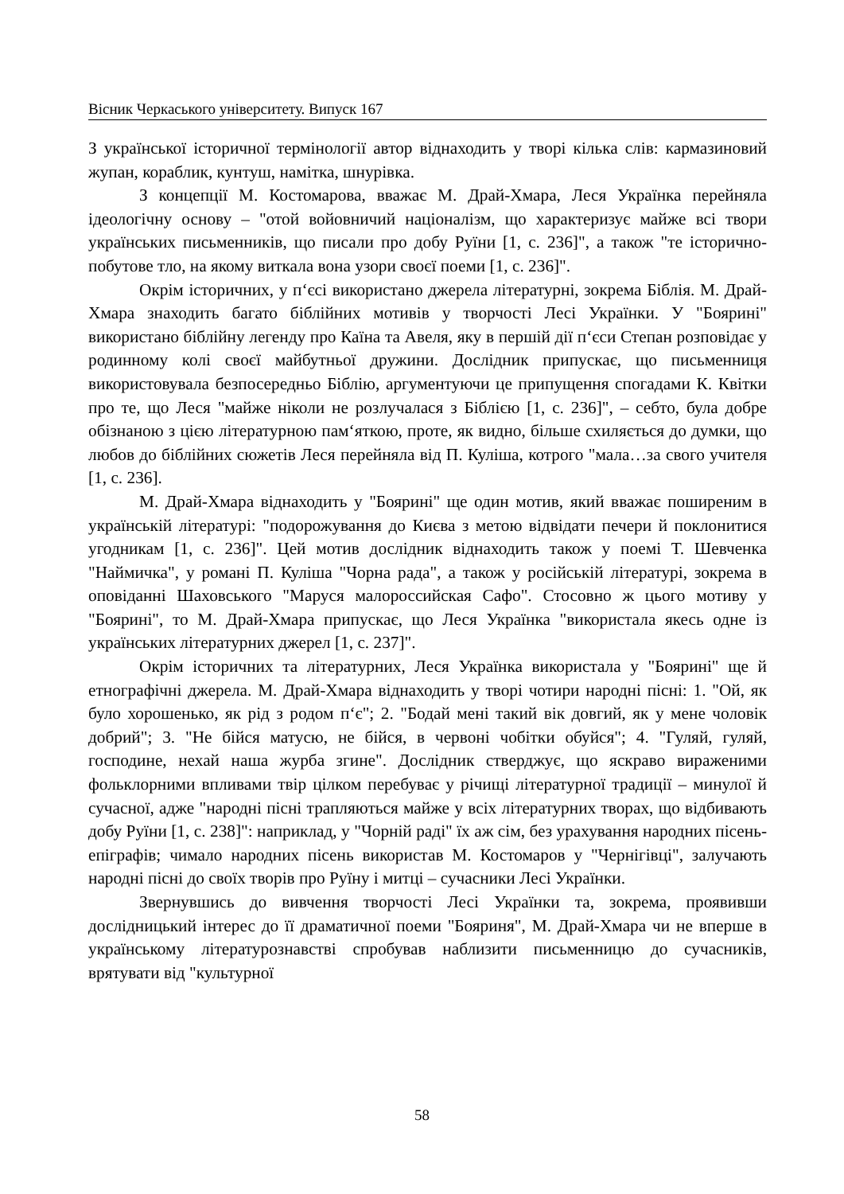Вісник Черкаського університету. Випуск 167
З української історичної термінології автор віднаходить у творі кілька слів: кармазиновий жупан, кораблик, кунтуш, намітка, шнурівка.
З концепції М. Костомарова, вважає М. Драй-Хмара, Леся Українка перейняла ідеологічну основу – "отой войовничий націоналізм, що характеризує майже всі твори українських письменників, що писали про добу Руїни [1, с. 236]", а також "те історично-побутове тло, на якому виткала вона узори своєї поеми [1, с. 236]".
Окрім історичних, у п‘єсі використано джерела літературні, зокрема Біблія. М. Драй-Хмара знаходить багато біблійних мотивів у творчості Лесі Українки. У "Боярині" використано біблійну легенду про Каїна та Авеля, яку в першій дії п‘єси Степан розповідає у родинному колі своєї майбутньої дружини. Дослідник припускає, що письменниця використовувала безпосередньо Біблію, аргументуючи це припущення спогадами К. Квітки про те, що Леся "майже ніколи не розлучалася з Біблією [1, с. 236]", – себто, була добре обізнаною з цією літературною пам‘яткою, проте, як видно, більше схиляється до думки, що любов до біблійних сюжетів Леся перейняла від П. Куліша, котрого "мала…за свого учителя [1, с. 236].
М. Драй-Хмара віднаходить у "Боярині" ще один мотив, який вважає поширеним в українській літературі: "подорожування до Києва з метою відвідати печери й поклонитися угодникам [1, с. 236]". Цей мотив дослідник віднаходить також у поемі Т. Шевченка "Наймичка", у романі П. Куліша "Чорна рада", а також у російській літературі, зокрема в оповіданні Шаховського "Маруся малороссийская Сафо". Стосовно ж цього мотиву у "Боярині", то М. Драй-Хмара припускає, що Леся Українка "використала якесь одне із українських літературних джерел [1, с. 237]".
Окрім історичних та літературних, Леся Українка використала у "Боярині" ще й етнографічні джерела. М. Драй-Хмара віднаходить у творі чотири народні пісні: 1. "Ой, як було хорошенько, як рід з родом п‘є"; 2. "Бодай мені такий вік довгий, як у мене чоловік добрий"; 3. "Не бійся матусю, не бійся, в червоні чобітки обуйся"; 4. "Гуляй, гуляй, господине, нехай наша журба згине". Дослідник стверджує, що яскраво вираженими фольклорними впливами твір цілком перебуває у річищі літературної традиції – минулої й сучасної, адже "народні пісні трапляються майже у всіх літературних творах, що відбивають добу Руїни [1, с. 238]": наприклад, у "Чорній раді" їх аж сім, без урахування народних пісень-епіграфів; чимало народних пісень використав М. Костомаров у "Чернігівці", залучають народні пісні до своїх творів про Руїну і митці – сучасники Лесі Українки.
Звернувшись до вивчення творчості Лесі Українки та, зокрема, проявивши дослідницький інтерес до її драматичної поеми "Бояриня", М. Драй-Хмара чи не вперше в українському літературознавстві спробував наблизити письменницю до сучасників, врятувати від "культурної
58